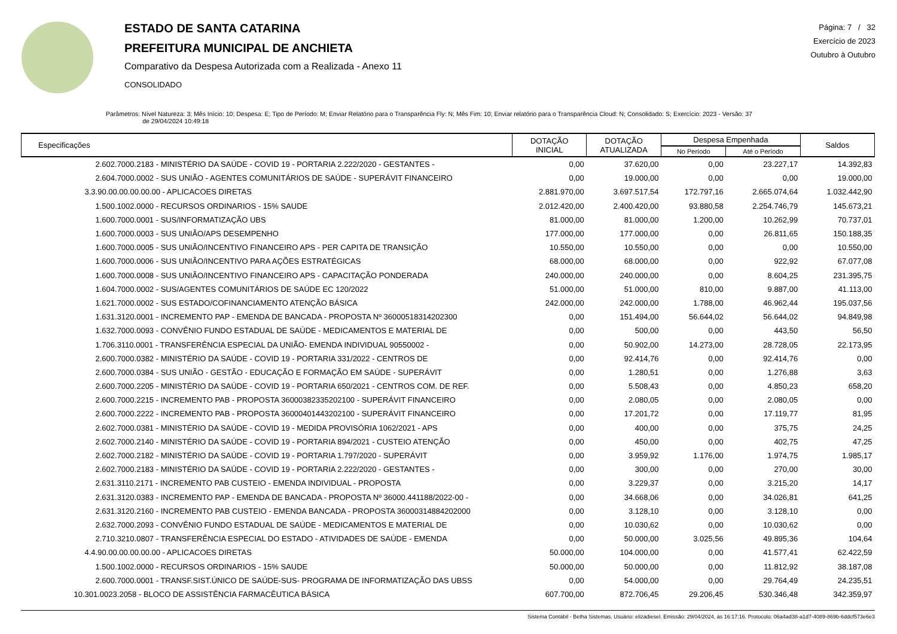ESTADO DE SANTA CATARINA
PREFEITURA MUNICIPAL DE ANCHIETA
Comparativo da Despesa Autorizada com a Realizada - Anexo 11
CONSOLIDADO
Página: 7 / 32
Exercício de 2023
Outubro à Outubro
Parâmetros: Nível Natureza: 3; Mês Início: 10; Despesa: E; Tipo de Período: M; Enviar Relatório para o Transparência Fly: N; Mês Fim: 10; Enviar relatório para o Transparência Cloud: N; Consolidado: S; Exercício: 2023 - Versão: 37
de 29/04/2024 10:49:18
| Especificações | DOTAÇÃO INICIAL | DOTAÇÃO ATUALIZADA | Despesa Empenhada | | Saldos |
| --- | --- | --- | --- | --- | --- |
| | | | No Período | Até o Período | |
| 2.602.7000.2183 - MINISTÉRIO DA SAÚDE - COVID 19 - PORTARIA 2.222/2020 - GESTANTES - | 0,00 | 37.620,00 | 0,00 | 23.227,17 | 14.392,83 |
| 2.604.7000.0002 - SUS UNIÃO - AGENTES COMUNITÁRIOS DE SAÚDE - SUPERÁVIT FINANCEIRO | 0,00 | 19.000,00 | 0,00 | 0,00 | 19.000,00 |
| 3.3.90.00.00.00.00.00 - APLICACOES DIRETAS | 2.881.970,00 | 3.697.517,54 | 172.797,16 | 2.665.074,64 | 1.032.442,90 |
| 1.500.1002.0000 - RECURSOS ORDINARIOS - 15% SAUDE | 2.012.420,00 | 2.400.420,00 | 93.880,58 | 2.254.746,79 | 145.673,21 |
| 1.600.7000.0001 - SUS/INFORMATIZAÇÃO UBS | 81.000,00 | 81.000,00 | 1.200,00 | 10.262,99 | 70.737,01 |
| 1.600.7000.0003 - SUS UNIÃO/APS DESEMPENHO | 177.000,00 | 177.000,00 | 0,00 | 26.811,65 | 150.188,35 |
| 1.600.7000.0005 - SUS UNIÃO/INCENTIVO FINANCEIRO APS - PER CAPITA DE TRANSIÇÃO | 10.550,00 | 10.550,00 | 0,00 | 0,00 | 10.550,00 |
| 1.600.7000.0006 - SUS UNIÃO/INCENTIVO PARA AÇÕES ESTRATÉGICAS | 68.000,00 | 68.000,00 | 0,00 | 922,92 | 67.077,08 |
| 1.600.7000.0008 - SUS UNIÃO/INCENTIVO FINANCEIRO APS - CAPACITAÇÃO PONDERADA | 240.000,00 | 240.000,00 | 0,00 | 8.604,25 | 231.395,75 |
| 1.604.7000.0002 - SUS/AGENTES COMUNITÁRIOS DE SAÚDE EC 120/2022 | 51.000,00 | 51.000,00 | 810,00 | 9.887,00 | 41.113,00 |
| 1.621.7000.0002 - SUS ESTADO/COFINANCIAMENTO ATENÇÃO BÁSICA | 242.000,00 | 242.000,00 | 1.788,00 | 46.962,44 | 195.037,56 |
| 1.631.3120.0001 - INCREMENTO PAP - EMENDA DE BANCADA - PROPOSTA Nº 36000518314202300 | 0,00 | 151.494,00 | 56.644,02 | 56.644,02 | 94.849,98 |
| 1.632.7000.0093 - CONVÊNIO FUNDO ESTADUAL DE SAÚDE - MEDICAMENTOS E MATERIAL DE | 0,00 | 500,00 | 0,00 | 443,50 | 56,50 |
| 1.706.3110.0001 - TRANSFERÊNCIA ESPECIAL DA UNIÃO- EMENDA INDIVIDUAL 90550002 - | 0,00 | 50.902,00 | 14.273,00 | 28.728,05 | 22.173,95 |
| 2.600.7000.0382 - MINISTÉRIO DA SAÚDE - COVID 19 - PORTARIA 331/2022 - CENTROS DE | 0,00 | 92.414,76 | 0,00 | 92.414,76 | 0,00 |
| 2.600.7000.0384 - SUS UNIÃO - GESTÃO - EDUCAÇÃO E FORMAÇÃO EM SAÚDE - SUPERÁVIT | 0,00 | 1.280,51 | 0,00 | 1.276,88 | 3,63 |
| 2.600.7000.2205 - MINISTÉRIO DA SAÚDE - COVID 19 - PORTARIA 650/2021 - CENTROS COM. DE REF. | 0,00 | 5.508,43 | 0,00 | 4.850,23 | 658,20 |
| 2.600.7000.2215 - INCREMENTO PAB - PROPOSTA 36000382335202100 - SUPERÁVIT FINANCEIRO | 0,00 | 2.080,05 | 0,00 | 2.080,05 | 0,00 |
| 2.600.7000.2222 - INCREMENTO PAB - PROPOSTA 36000401443202100 - SUPERÁVIT FINANCEIRO | 0,00 | 17.201,72 | 0,00 | 17.119,77 | 81,95 |
| 2.602.7000.0381 - MINISTÉRIO DA SAÚDE - COVID 19 - MEDIDA PROVISÓRIA 1062/2021 - APS | 0,00 | 400,00 | 0,00 | 375,75 | 24,25 |
| 2.602.7000.2140 - MINISTÉRIO DA SAÚDE - COVID 19 - PORTARIA 894/2021 - CUSTEIO ATENÇÃO | 0,00 | 450,00 | 0,00 | 402,75 | 47,25 |
| 2.602.7000.2182 - MINISTÉRIO DA SAÚDE - COVID 19 - PORTARIA 1.797/2020 - SUPERÁVIT | 0,00 | 3.959,92 | 1.176,00 | 1.974,75 | 1.985,17 |
| 2.602.7000.2183 - MINISTÉRIO DA SAÚDE - COVID 19 - PORTARIA 2.222/2020 - GESTANTES - | 0,00 | 300,00 | 0,00 | 270,00 | 30,00 |
| 2.631.3110.2171 - INCREMENTO PAB CUSTEIO - EMENDA INDIVIDUAL - PROPOSTA | 0,00 | 3.229,37 | 0,00 | 3.215,20 | 14,17 |
| 2.631.3120.0383 - INCREMENTO PAP - EMENDA DE BANCADA - PROPOSTA Nº 36000.441188/2022-00 - | 0,00 | 34.668,06 | 0,00 | 34.026,81 | 641,25 |
| 2.631.3120.2160 - INCREMENTO PAB CUSTEIO - EMENDA BANCADA - PROPOSTA 36000314884202000 | 0,00 | 3.128,10 | 0,00 | 3.128,10 | 0,00 |
| 2.632.7000.2093 - CONVÊNIO FUNDO ESTADUAL DE SAÚDE - MEDICAMENTOS E MATERIAL DE | 0,00 | 10.030,62 | 0,00 | 10.030,62 | 0,00 |
| 2.710.3210.0807 - TRANSFERÊNCIA ESPECIAL DO ESTADO - ATIVIDADES DE SAÚDE - EMENDA | 0,00 | 50.000,00 | 3.025,56 | 49.895,36 | 104,64 |
| 4.4.90.00.00.00.00.00 - APLICACOES DIRETAS | 50.000,00 | 104.000,00 | 0,00 | 41.577,41 | 62.422,59 |
| 1.500.1002.0000 - RECURSOS ORDINARIOS - 15% SAUDE | 50.000,00 | 50.000,00 | 0,00 | 11.812,92 | 38.187,08 |
| 2.600.7000.0001 - TRANSF.SIST.ÚNICO DE SAÚDE-SUS- PROGRAMA DE INFORMATIZAÇÃO DAS UBSS | 0,00 | 54.000,00 | 0,00 | 29.764,49 | 24.235,51 |
| 10.301.0023.2058 - BLOCO DE ASSISTÊNCIA FARMACÊUTICA BÁSICA | 607.700,00 | 872.706,45 | 29.206,45 | 530.346,48 | 342.359,97 |
Sistema Contábil - Betha Sistemas. Usuário: elizadiesel. Emissão: 29/04/2024, às 16:17:16. Protocolo: 06a4ad38-a1d7-4089-869b-6ddcf573e6e3